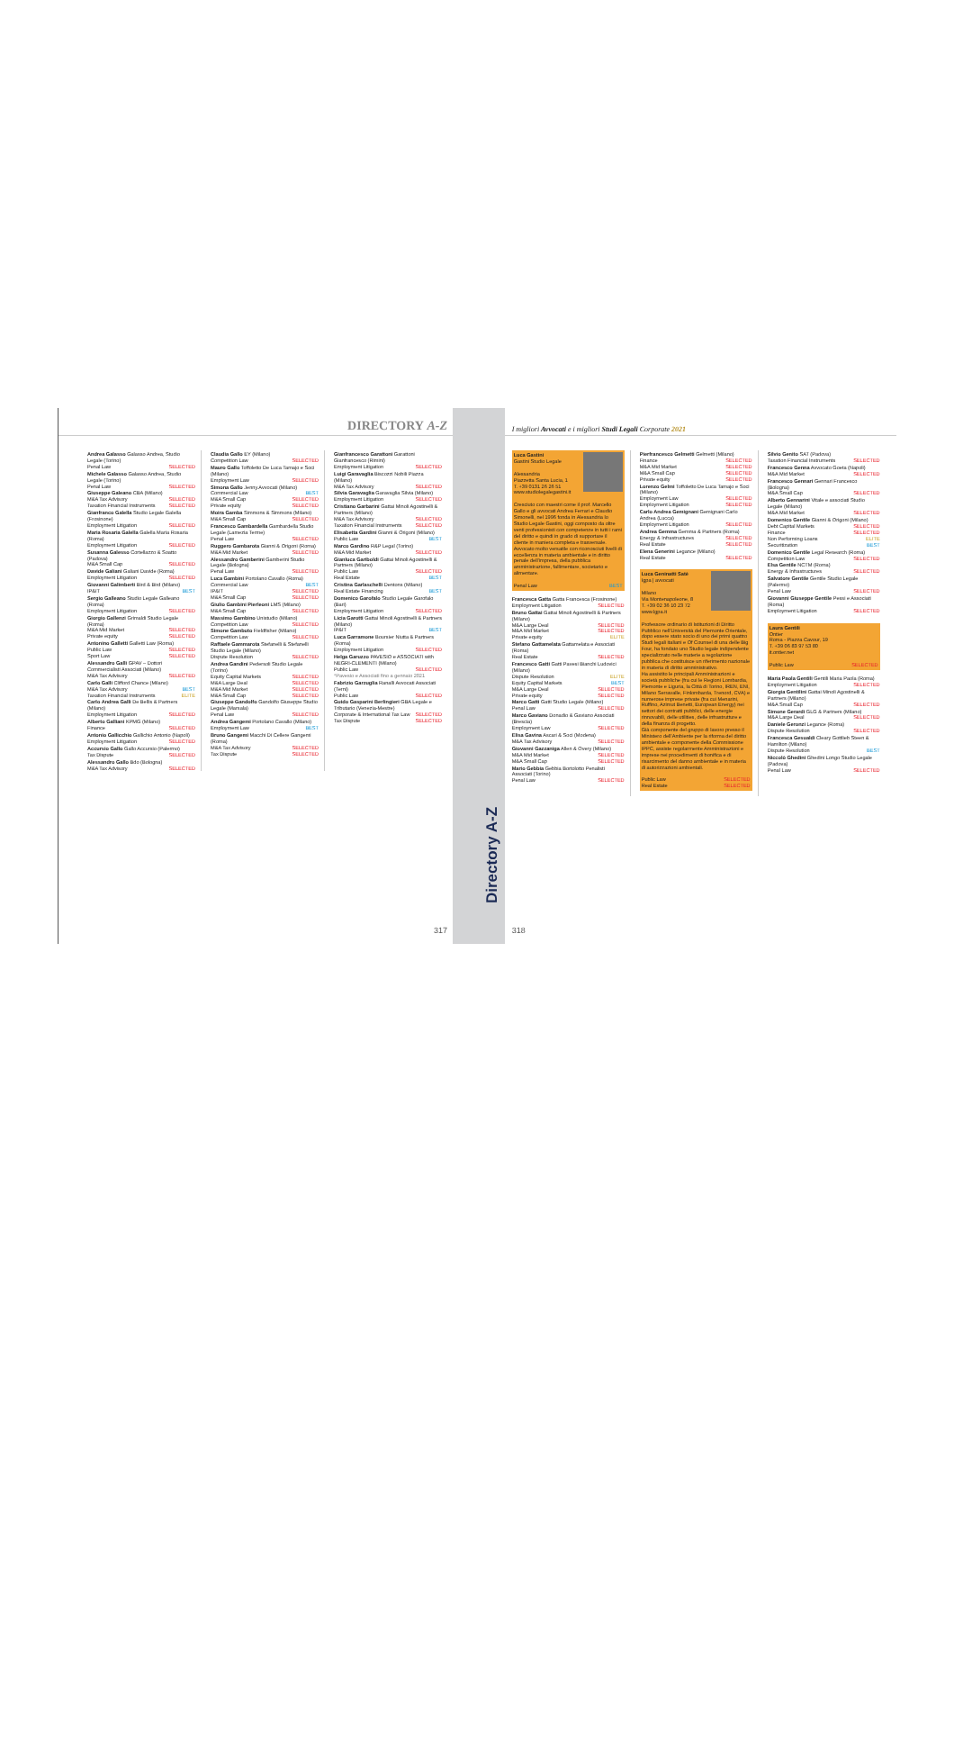DIRECTORY A-Z
Andrea Galasso Galasso Andrea, Studio Legale (Torino)
Penal Law SELECTED
Michele Galasso Galasso Andrea, Studio Legale (Torino)
Penal Law SELECTED
Giuseppe Galeano CBA (Milano)
M&A Tax Advisory SELECTED
Taxation Financial Instruments SELECTED
Gianfranco Galella Studio Legale Galella (Frosinone)
Employment Litigation SELECTED
Maria Rosaria Galella Galella Maria Rosaria (Roma)
Employment Litigation SELECTED
Susanna Galesso Cortellazzo & Soatto (Padova)
M&A Small Cap SELECTED
Davide Galiani Galiani Davide (Roma)
Employment Litigation SELECTED
Giovanni Galimberti Bird & Bird (Milano)
IP&IT BEST
Sergio Galleano Studio Legale Galleano (Roma)
Employment Litigation SELECTED
Giorgio Gallenzi Grimaldi Studio Legale (Roma)
M&A Mid Market SELECTED
Private equity SELECTED
Antonino Galletti Galletti Law (Roma)
Public Law SELECTED
Sport Law SELECTED
Alessandro Galli GPAV – Dottori Commercialisti Associati (Milano)
M&A Tax Advisory SELECTED
Carlo Galli Clifford Chance (Milano)
M&A Tax Advisory BEST
Taxation Financial Instruments ELITE
Carlo Andrea Galli De Bellis & Partners (Milano)
Employment Litigation SELECTED
Alberto Galliani KPMG (Milano)
Finance SELECTED
Antonio Gallicchio Gallichio Antonio (Napoli)
Employment Litigation SELECTED
Accursio Gallo Gallo Accursio (Palermo)
Tax Dispute SELECTED
Alessandro Gallo Bdo (Bologna)
M&A Tax Advisory SELECTED
Claudia Gallo EY (Milano)
Competition Law SELECTED
Mauro Gallo Toffoletto De Luca Tamajo e Soci (Milano)
Employment Law SELECTED
Simona Gallo Jenny.Avvocati (Milano)
Commercial Law BEST
M&A Small Cap SELECTED
Private equity SELECTED
Moira Gamba Simmons & Simmons (Milano)
M&A Small Cap SELECTED
Francesco Gambardella Gambardella Studio Legale (Lamezia Terme)
Penal Law SELECTED
Ruggero Gambarota Gianni & Origoni (Roma)
M&A Mid Market SELECTED
Alessandro Gamberini Gamberini Studio Legale (Bologna)
Penal Law SELECTED
Luca Gambini Portolano Cavallo (Roma)
Commercial Law BEST
IP&IT SELECTED
M&A Small Cap SELECTED
Giulio Gambini Pierleoni LMS (Milano)
M&A Small Cap SELECTED
Massimo Gambino Unistudio (Milano)
Competition Law SELECTED
Simone Gambuto Fieldfisher (Milano)
Competition Law SELECTED
Raffaele Gammarota Stefanelli & Stefanelli Studio Legale (Milano)
Dispute Resolution SELECTED
Andrea Gandini Pedersoli Studio Legale (Torino)
Equity Capital Markets SELECTED
M&A Large Deal SELECTED
M&A Mid Market SELECTED
M&A Small Cap SELECTED
Giuseppe Gandolfo Gandolfo Giuseppe Studio Legale (Marsala)
Penal Law SELECTED
Andrea Gangemi Portolano Cavallo (Milano)
Employment Law BEST
Bruno Gangemi Macchi Di Cellere Gangemi (Roma)
M&A Tax Advisory SELECTED
Tax Dispute SELECTED
Gianfrancesco Garattoni Garattoni Gianfrancesco (Rimini)
Employment Litigation SELECTED
Luigi Garavaglia Biscozzi Nobili Piazza (Milano)
M&A Tax Advisory SELECTED
Silvia Garavaglia Garavaglia Silvia (Milano)
Employment Litigation SELECTED
Cristiano Garbarini Gattai Minoli Agostinelli & Partners (Milano)
M&A Tax Advisory SELECTED
Taxation Financial Instruments SELECTED
Elisabetta Gardini Gianni & Origoni (Milano)
Public Law BEST
Marco Gardino R&P Legal (Torino)
M&A Mid Market SELECTED
Gianluca Gariboldi Gattai Minoli Agostinelli & Partners (Milano)
Public Law SELECTED
Real Estate BEST
Cristina Garlaschelli Dentons (Milano)
Real Estate Financing BEST
Domenico Garofalo Studio Legale Garofalo (Bari)
Employment Litigation SELECTED
Licia Garotti Gattai Minoli Agostinelli & Partners (Milano)
IP&IT BEST
Luca Garramone Boursier Niutta & Partners (Roma)
Employment Litigation SELECTED
Helga Garuzzo PAVESIO e ASSOCIATI with NEGRI-CLEMENTI (Milano)
Public Law SELECTED
*Pavesio e Associati fino a gennaio 2021
Fabrizio Garzuglia Ranalli Avvocati Associati (Terni)
Public Law SELECTED
Guido Gasparini Berlingieri GBA Legale e Tributario (Venezia-Mestre)
Corporate & International Tax Law SELECTED
Tax Dispute SELECTED
317
Directory A-Z
I migliori Avvocati e i migliori Studi Legali Corporate 2021
Luca Gastini
Gastini Studio Legale
Alessandria
Piazzetta Santa Lucia, 1
T. +39 0131 26 26 51
www.studiolegalegastini.it
Cresciuto con maestri come il prof. Marcello Gallo e gli avvocati Andrea Ferrari e Claudio Simonelli, nel 1996 fonda in Alessandria lo Studio Legale Gastini, oggi composto da oltre venti professionisti con competenze in tutti i rami del diritto e quindi in grado di supportare il cliente in maniera completa e trasversale. Avvocato molto versatile con riconosciuti livelli di eccellenza in materia ambientale e in diritto penale dell'impresa, della pubblica amministrazione, fallimentare, societario e alimentare.
Penal Law BEST
Francesca Gatta Gatta Francesca (Frosinone)
Employment Litigation SELECTED
Bruno Gattai Gattai Minoli Agostinelli & Partners (Milano)
M&A Large Deal SELECTED
M&A Mid Market SELECTED
Private equity ELITE
Stefano Gattamelata Gattamelata e Associati (Roma)
Real Estate SELECTED
Francesco Gatti Gatti Pavesi Bianchi Ludovici (Milano)
Dispute Resolution ELITE
Equity Capital Markets BEST
M&A Large Deal SELECTED
Private equity SELECTED
Marco Gatti Gatti Studio Legale (Milano)
Penal Law SELECTED
Marco Gaviano Donadio & Gaviano Associati (Brescia)
Employment Law SELECTED
Elisa Gavina Ascari & Soci (Modena)
M&A Tax Advisory SELECTED
Giovanni Gazzaniga Allen & Overy (Milano)
M&A Mid Market SELECTED
M&A Small Cap SELECTED
Mario Gebbia Gebbia Bortolotto Penalisti Associati (Torino)
Penal Law SELECTED
Pierfrancesco Gelmetti Gelmetti (Milano)
Finance SELECTED
M&A Mid Market SELECTED
M&A Small Cap SELECTED
Private equity SELECTED
Lorenzo Gelmi Toffoletto De Luca Tamajo e Soci (Milano)
Employment Law SELECTED
Employment Litigation SELECTED
Carlo Andrea Gemignani Gemignani Carlo Andrea (Lucca)
Employment Litigation SELECTED
Andrea Gemma Gemma & Partners (Roma)
Energy & Infrastructures SELECTED
Real Estate SELECTED
Elena Generini Legance (Milano)
Real Estate SELECTED
Luca Geninatti Satè
Igpa | avvocati
Milano
Via Montenapoleone, 8
T. +39 02 36 10 23 72
www.lgpa.it
Professore ordinario di Istituzioni di Diritto Pubblico nell'Università del Piemonte Orientale, dopo essere stato socio di uno dei primi quattro Studi legali italiani e Of Counsel di una delle Big Four, ha fondato uno Studio legale indipendente specializzato nelle materie a regolazione pubblica che costituisce un riferimento nazionale in materia di diritto amministrativo.
Ha assistito le principali Amministrazioni e società pubbliche (fra cui le Regioni Lombardia, Piemonte e Liguria, la Città di Torino, IREN, ENI, Milano Serravalle, Finlombarda, Trenord, CVA) e numerose imprese private (fra cui Menarini, Ruffino, Azimut Benetti, European Energy) nei settori dei contratti pubblici, delle energie rinnovabili, delle utilities, delle infrastrutture e della finanza di progetto.
Già componente del gruppo di lavoro presso il Ministero dell'Ambiente per la riforma del diritto ambientale e componente della Commissione IPPC, assiste regolarmente Amministrazioni e imprese nei procedimenti di bonifica e di risarcimento del danno ambientale e in materia di autorizzazioni ambientali.
Public Law SELECTED
Real Estate SELECTED
Silvio Genito SAT (Padova)
Taxation Financial Instruments SELECTED
Francesco Genna Avvocato Goeta (Napoli)
M&A Mid Market SELECTED
Francesco Gennari Gennari Francesco (Bologna)
M&A Small Cap SELECTED
Alberto Gennarini Vitale e associati Studio Legale (Milano)
M&A Mid Market SELECTED
Domenico Gentile Gianni & Origoni (Milano)
Debt Capital Markets SELECTED
Finance SELECTED
Non Performing Loans ELITE
Securitization BEST
Domenico Gentile Legal Research (Roma)
Competition Law SELECTED
Elsa Gentile NCTM (Roma)
Energy & Infrastructures SELECTED
Salvatore Gentile Gentile Studio Legale (Palermo)
Penal Law SELECTED
Giovanni Giuseppe Gentile Pessi e Associati (Roma)
Employment Litigation SELECTED
Laura Gentili
Ontier
Roma - Piazza Cavour, 19
T. +39 06 83 97 53 80
it.ontier.net
Public Law SELECTED
Maria Paola Gentili Gentili Maria Paola (Roma)
Employment Litigation SELECTED
Giorgia Gentilini Gattai Minoli Agostinelli & Partners (Milano)
M&A Small Cap SELECTED
Simone Gerardi GLG & Partners (Milano)
M&A Large Deal SELECTED
Daniele Geronzi Legance (Roma)
Dispute Resolution SELECTED
Francesca Gesualdi Cleary Gottlieb Steen & Hamilton (Milano)
Dispute Resolution BEST
Niccolò Ghedini Ghedini Longo Studio Legale (Padova)
Penal Law SELECTED
318